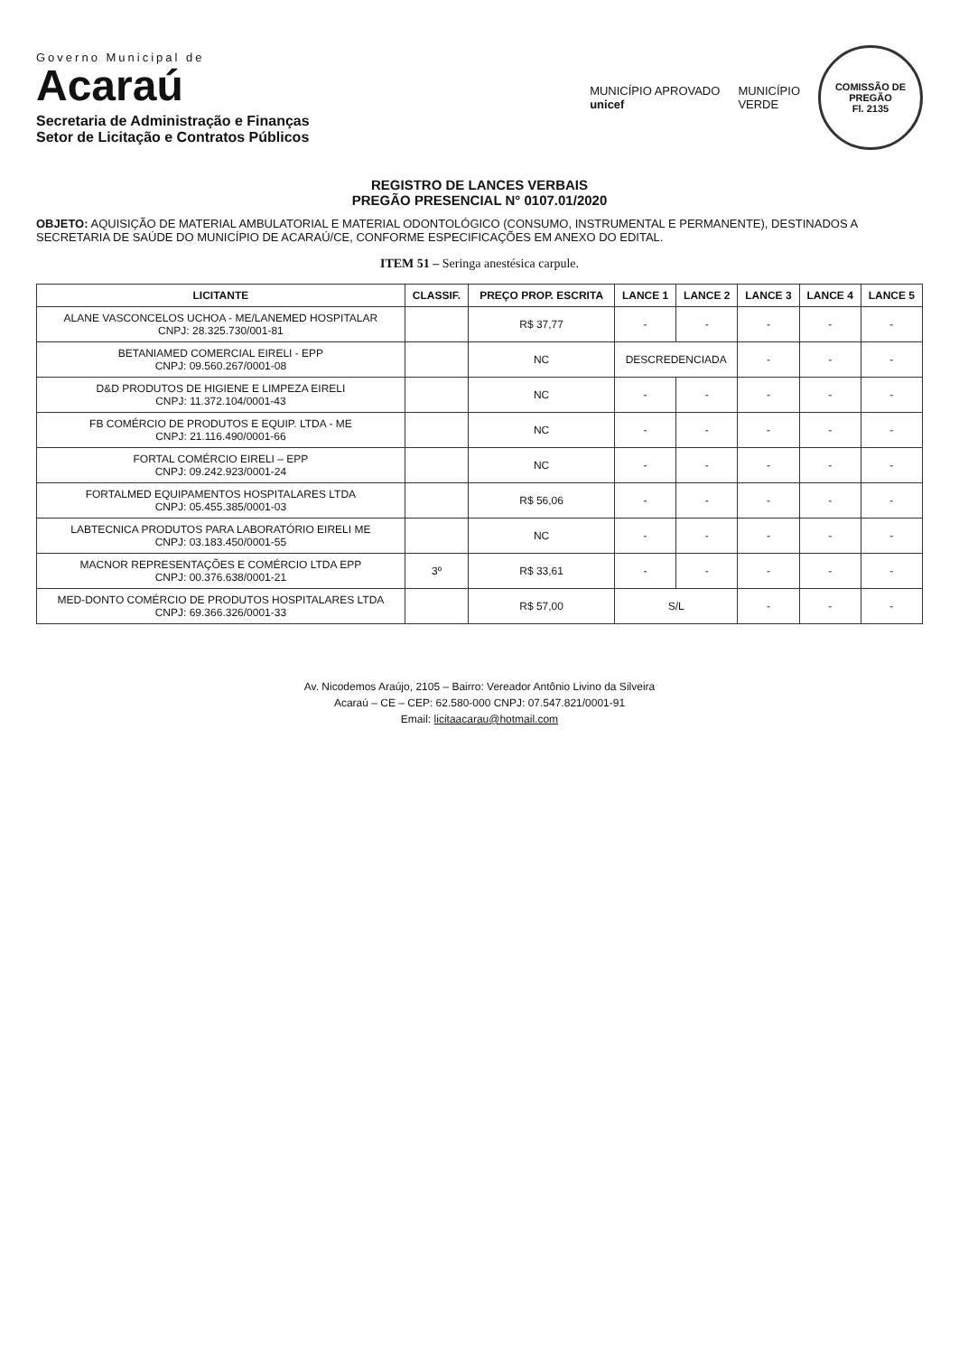Governo Municipal de
Acaraú
Secretaria de Administração e Finanças
Setor de Licitação e Contratos Públicos
MUNICÍPIO APROVADO
unicef
MUNICÍPIO
VERDE
COMISSÃO DE PREGÃO
Fl. 2135
REGISTRO DE LANCES VERBAIS
PREGÃO PRESENCIAL N° 0107.01/2020
OBJETO: AQUISIÇÃO DE MATERIAL AMBULATORIAL E MATERIAL ODONTOLÓGICO (CONSUMO, INSTRUMENTAL E PERMANENTE), DESTINADOS A SECRETARIA DE SAÚDE DO MUNICÍPIO DE ACARAÚ/CE, CONFORME ESPECIFICAÇÕES EM ANEXO DO EDITAL.
ITEM 51 – Seringa anestésica carpule.
| LICITANTE | CLASSIF. | PREÇO PROP. ESCRITA | LANCE 1 | LANCE 2 | LANCE 3 | LANCE 4 | LANCE 5 |
| --- | --- | --- | --- | --- | --- | --- | --- |
| ALANE VASCONCELOS UCHOA - ME/LANEMED HOSPITALAR CNPJ: 28.325.730/001-81 | | R$ 37,77 | - | - | - | - | - |
| BETANIAMED COMERCIAL EIRELI - EPP CNPJ: 09.560.267/0001-08 | | NC | DESCREDENCIADA | | - | - | - |
| D&D PRODUTOS DE HIGIENE E LIMPEZA EIRELI CNPJ: 11.372.104/0001-43 | | NC | - | - | - | - | - |
| FB COMÉRCIO DE PRODUTOS E EQUIP. LTDA - ME CNPJ: 21.116.490/0001-66 | | NC | - | - | - | - | - |
| FORTAL COMÉRCIO EIRELI – EPP CNPJ: 09.242.923/0001-24 | | NC | - | - | - | - | - |
| FORTALMED EQUIPAMENTOS HOSPITALARES LTDA CNPJ: 05.455.385/0001-03 | | R$ 56,06 | - | - | - | - | - |
| LABTECNICA PRODUTOS PARA LABORATÓRIO EIRELI ME CNPJ: 03.183.450/0001-55 | | NC | - | - | - | - | - |
| MACNOR REPRESENTAÇÕES E COMÉRCIO LTDA EPP CNPJ: 00.376.638/0001-21 | 3º | R$ 33,61 | - | - | - | - | - |
| MED-DONTO COMÉRCIO DE PRODUTOS HOSPITALARES LTDA CNPJ: 69.366.326/0001-33 | | R$ 57,00 | S/L | | - | - | - |
Av. Nicodemos Araújo, 2105 – Bairro: Vereador Antônio Livino da Silveira
Acaraú – CE – CEP: 62.580-000 CNPJ: 07.547.821/0001-91
Email: licitaacarau@hotmail.com